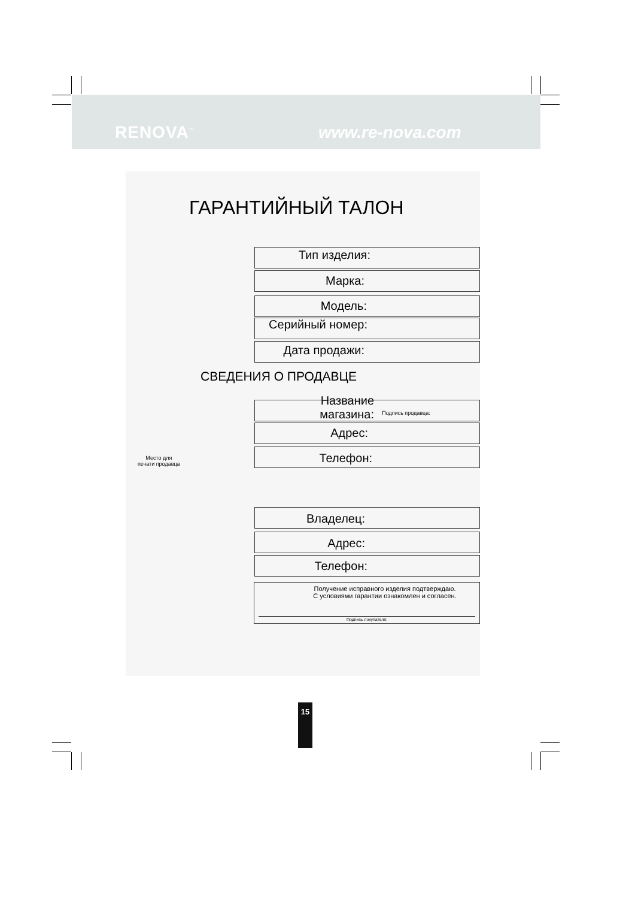RENOVA<sup>™</sup> www.re-nova.com
ГАРАНТИЙНЫЙ ТАЛОН
Тип изделия:
Марка:
Модель:
Серийный номер:
Дата продажи:
СВЕДЕНИЯ О ПРОДАВЦЕ
Название
магазина:
Подпись продавца:
Адрес:
Место для
печати продавца Телефон:
Владелец:
Адрес:
Телефон:
Получение исправного изделия подтверждаю.
С условиями гарантии ознакомлен и согласен.
Подпись покупателя:
15